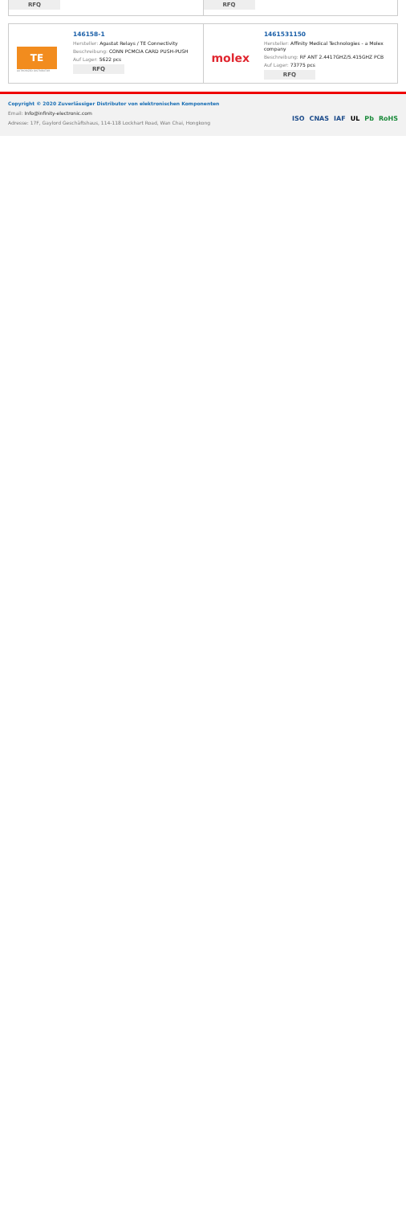RFQ RFQ
TE
AUTHORIZED DISTRIBUTOR
146158-1
Hersteller: Agastat Relays / TE Connectivity
Beschreibung: CONN PCMCIA CARD PUSH-PUSH
Auf Lager: 5622 pcs
RFQ
molex
1461531150
Hersteller: Affinity Medical Technologies - a Molex company
Beschreibung: RF ANT 2.4417GHZ/5.415GHZ PCB
Auf Lager: 73775 pcs
RFQ
Copyright © 2020 Zuverlässiger Distributor von elektronischen Komponenten
Email: Info@infinity-electronic.com
Adresse: 17F, Gaylord Geschäftshaus, 114-118 Lockhart Road, Wan Chai, Hongkong
ISO CNAS IAF UL Pb RoHS